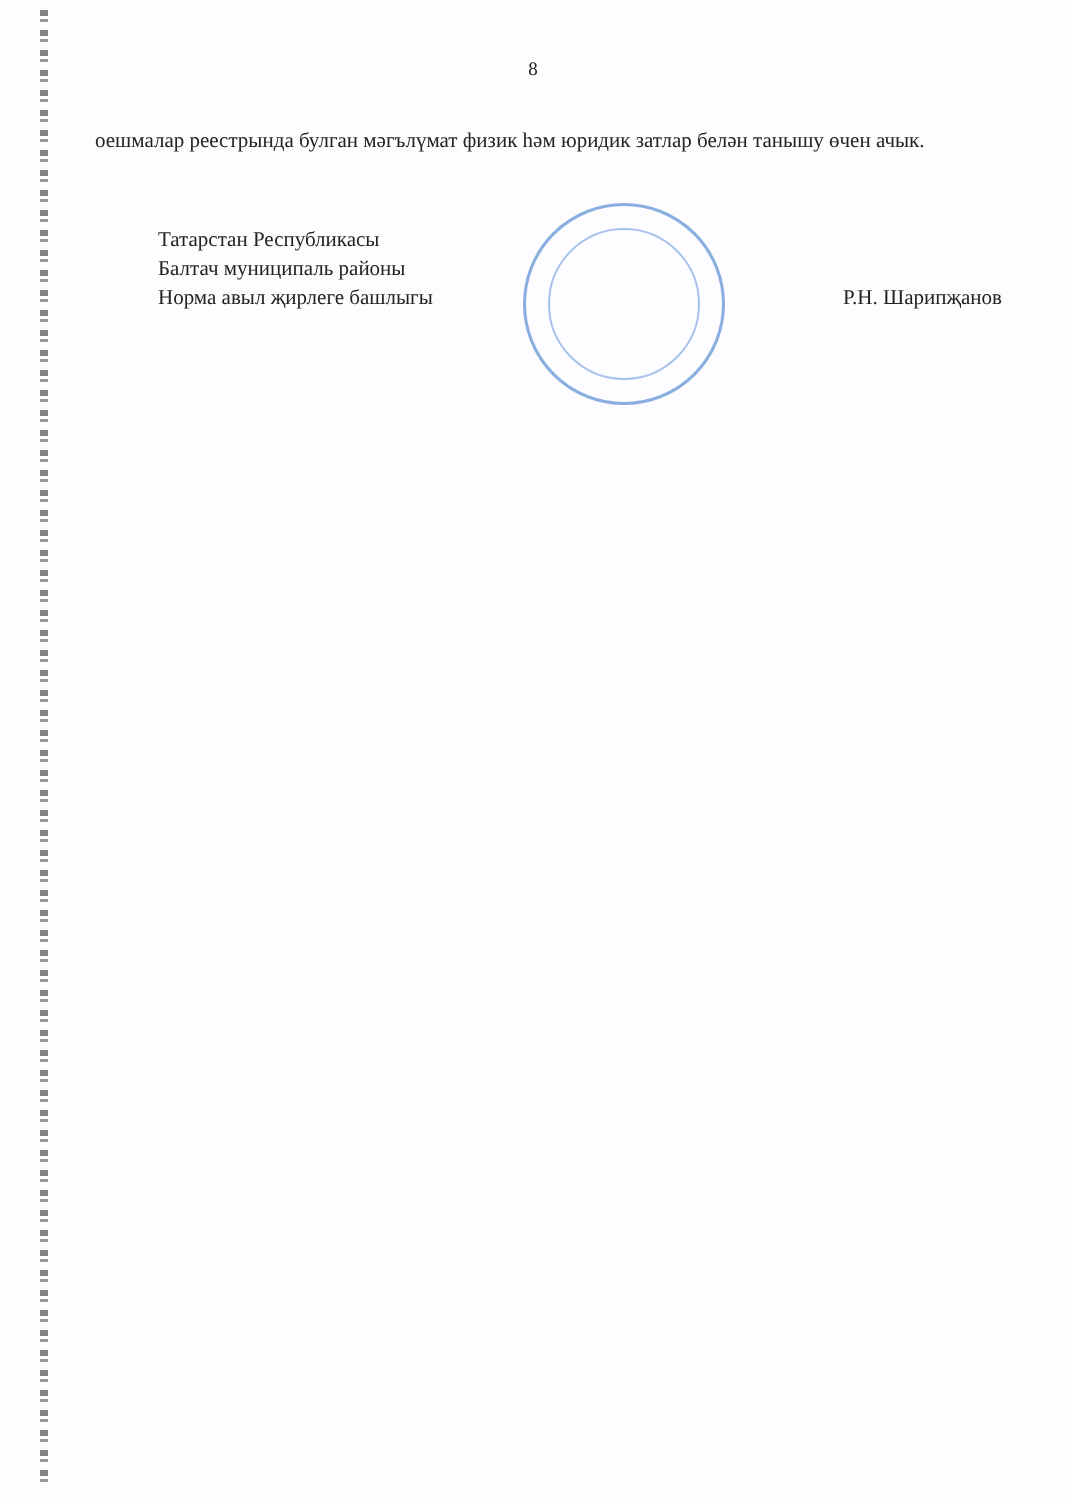8
оешмалар реестрында булган мәгълүмат физик һәм юридик затлар белән танышу өчен ачык.
Татарстан Республикасы
Балтач муниципаль районы
Норма авыл җирлеге башлыгы
Р.Н. Шарипҗанов